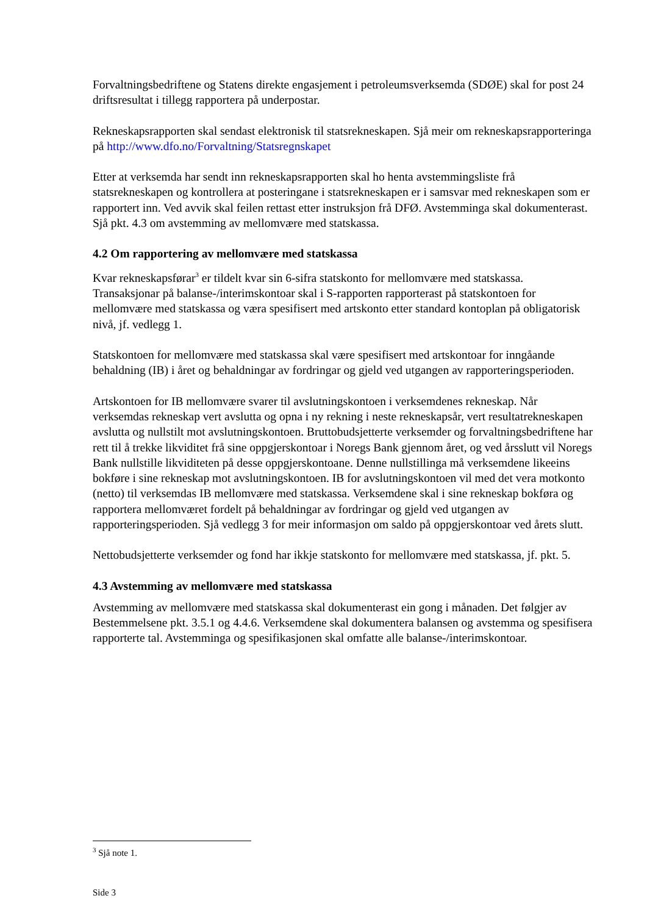Forvaltningsbedriftene og Statens direkte engasjement i petroleumsverksemda (SDØE) skal for post 24 driftsresultat i tillegg rapportera på underpostar.
Rekneskapsrapporten skal sendast elektronisk til statsrekneskapen. Sjå meir om rekneskapsrapporteringa på http://www.dfo.no/Forvaltning/Statsregnskapet
Etter at verksemda har sendt inn rekneskapsrapporten skal ho henta avstemmingsliste frå statsrekneskapen og kontrollera at posteringane i statsrekneskapen er i samsvar med rekneskapen som er rapportert inn. Ved avvik skal feilen rettast etter instruksjon frå DFØ. Avstemminga skal dokumenterast. Sjå pkt. 4.3 om avstemming av mellomvære med statskassa.
4.2 Om rapportering av mellomvære med statskassa
Kvar rekneskapsførar<sup>3</sup> er tildelt kvar sin 6-sifra statskonto for mellomvære med statskassa. Transaksjonar på balanse-/interimskontoar skal i S-rapporten rapporterast på statskontoen for mellomvære med statskassa og væra spesifisert med artskonto etter standard kontoplan på obligatorisk nivå, jf. vedlegg 1.
Statskontoen for mellomvære med statskassa skal være spesifisert med artskontoar for inngåande behaldning (IB) i året og behaldningar av fordringar og gjeld ved utgangen av rapporteringsperioden.
Artskontoen for IB mellomvære svarer til avslutningskontoen i verksemdenes rekneskap. Når verksemdas rekneskap vert avslutta og opna i ny rekning i neste rekneskapsår, vert resultatrekneskapen avslutta og nullstilt mot avslutningskontoen. Bruttobudsjetterte verksemder og forvaltningsbedriftene har rett til å trekke likviditet frå sine oppgjerskontoar i Noregs Bank gjennom året, og ved årsslutt vil Noregs Bank nullstille likviditeten på desse oppgjerskontoane. Denne nullstillinga må verksemdene likeeins bokføre i sine rekneskap mot avslutningskontoen. IB for avslutningskontoen vil med det vera motkonto (netto) til verksemdas IB mellomvære med statskassa. Verksemdene skal i sine rekneskap bokføra og rapportera mellomværet fordelt på behaldningar av fordringar og gjeld ved utgangen av rapporteringsperioden. Sjå vedlegg 3 for meir informasjon om saldo på oppgjerskontoar ved årets slutt.
Nettobudsjetterte verksemder og fond har ikkje statskonto for mellomvære med statskassa, jf. pkt. 5.
4.3 Avstemming av mellomvære med statskassa
Avstemming av mellomvære med statskassa skal dokumenterast ein gong i månaden. Det følgjer av Bestemmelsene pkt. 3.5.1 og 4.4.6. Verksemdene skal dokumentera balansen og avstemma og spesifisera rapporterte tal. Avstemminga og spesifikasjonen skal omfatte alle balanse-/interimskontoar.
<sup>3</sup> Sjå note 1.
Side 3